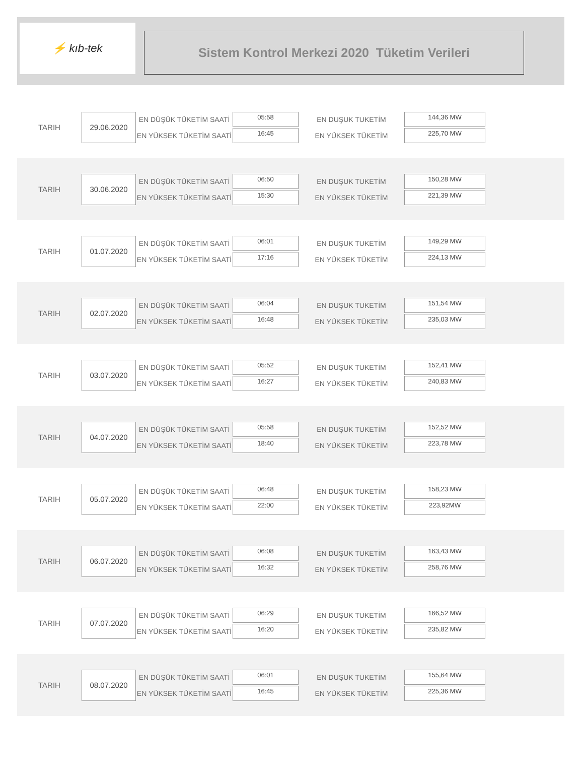⚡ kıb-tek
Sistem Kontrol Merkezi 2020 Tüketim Verileri
TARIH
29.06.2020
EN DÜŞÜK TÜKETİM SAATİ
EN YÜKSEK TÜKETİM SAATİ
05:58
16:45
EN DUŞUK TUKETİM
EN YÜKSEK TÜKETİM
144,36 MW
225,70 MW
TARIH
30.06.2020
EN DÜŞÜK TÜKETİM SAATİ
EN YÜKSEK TÜKETİM SAATİ
06:50
15:30
EN DUŞUK TUKETİM
EN YÜKSEK TÜKETİM
150,28 MW
221,39 MW
TARIH
01.07.2020
EN DÜŞÜK TÜKETİM SAATİ
EN YÜKSEK TÜKETİM SAATİ
06:01
17:16
EN DUŞUK TUKETİM
EN YÜKSEK TÜKETİM
149,29 MW
224,13 MW
TARIH
02.07.2020
EN DÜŞÜK TÜKETİM SAATİ
EN YÜKSEK TÜKETİM SAATİ
06:04
16:48
EN DUŞUK TUKETİM
EN YÜKSEK TÜKETİM
151,54 MW
235,03 MW
TARIH
03.07.2020
EN DÜŞÜK TÜKETİM SAATİ
EN YÜKSEK TÜKETİM SAATİ
05:52
16:27
EN DUŞUK TUKETİM
EN YÜKSEK TÜKETİM
152,41 MW
240,83 MW
TARIH
04.07.2020
EN DÜŞÜK TÜKETİM SAATİ
EN YÜKSEK TÜKETİM SAATİ
05:58
18:40
EN DUŞUK TUKETİM
EN YÜKSEK TÜKETİM
152,52 MW
223,78 MW
TARIH
05.07.2020
EN DÜŞÜK TÜKETİM SAATİ
EN YÜKSEK TÜKETİM SAATİ
06:48
22:00
EN DUŞUK TUKETİM
EN YÜKSEK TÜKETİM
158,23 MW
223,92MW
TARIH
06.07.2020
EN DÜŞÜK TÜKETİM SAATİ
EN YÜKSEK TÜKETİM SAATİ
06:08
16:32
EN DUŞUK TUKETİM
EN YÜKSEK TÜKETİM
163,43 MW
258,76 MW
TARIH
07.07.2020
EN DÜŞÜK TÜKETİM SAATİ
EN YÜKSEK TÜKETİM SAATİ
06:29
16:20
EN DUŞUK TUKETİM
EN YÜKSEK TÜKETİM
166,52 MW
235,82 MW
TARIH
08.07.2020
EN DÜŞÜK TÜKETİM SAATİ
EN YÜKSEK TÜKETİM SAATİ
06:01
16:45
EN DUŞUK TUKETİM
EN YÜKSEK TÜKETİM
155,64 MW
225,36 MW